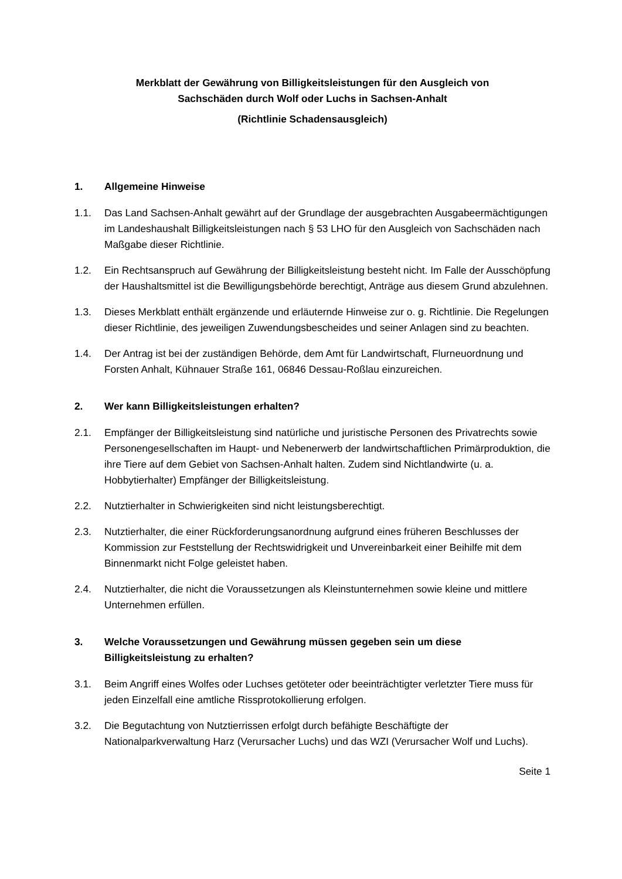Merkblatt der Gewährung von Billigkeitsleistungen für den Ausgleich von
Sachschäden durch Wolf oder Luchs in Sachsen-Anhalt
(Richtlinie Schadensausgleich)
1. Allgemeine Hinweise
1.1. Das Land Sachsen-Anhalt gewährt auf der Grundlage der ausgebrachten Ausgabeermächtigungen im Landeshaushalt Billigkeitsleistungen nach § 53 LHO für den Ausgleich von Sachschäden nach Maßgabe dieser Richtlinie.
1.2. Ein Rechtsanspruch auf Gewährung der Billigkeitsleistung besteht nicht. Im Falle der Ausschöpfung der Haushaltsmittel ist die Bewilligungsbehörde berechtigt, Anträge aus diesem Grund abzulehnen.
1.3. Dieses Merkblatt enthält ergänzende und erläuternde Hinweise zur o. g. Richtlinie. Die Regelungen dieser Richtlinie, des jeweiligen Zuwendungsbescheides und seiner Anlagen sind zu beachten.
1.4. Der Antrag ist bei der zuständigen Behörde, dem Amt für Landwirtschaft, Flurneuordnung und Forsten Anhalt, Kühnauer Straße 161, 06846 Dessau-Roßlau einzureichen.
2. Wer kann Billigkeitsleistungen erhalten?
2.1. Empfänger der Billigkeitsleistung sind natürliche und juristische Personen des Privatrechts sowie Personengesellschaften im Haupt- und Nebenerwerb der landwirtschaftlichen Primärproduktion, die ihre Tiere auf dem Gebiet von Sachsen-Anhalt halten. Zudem sind Nichtlandwirte (u. a. Hobbytierhalter) Empfänger der Billigkeitsleistung.
2.2. Nutztierhalter in Schwierigkeiten sind nicht leistungsberechtigt.
2.3. Nutztierhalter, die einer Rückforderungsanordnung aufgrund eines früheren Beschlusses der Kommission zur Feststellung der Rechtswidrigkeit und Unvereinbarkeit einer Beihilfe mit dem Binnenmarkt nicht Folge geleistet haben.
2.4. Nutztierhalter, die nicht die Voraussetzungen als Kleinstunternehmen sowie kleine und mittlere Unternehmen erfüllen.
3. Welche Voraussetzungen und Gewährung müssen gegeben sein um diese Billigkeitsleistung zu erhalten?
3.1. Beim Angriff eines Wolfes oder Luchses getöteter oder beeinträchtigter verletzter Tiere muss für jeden Einzelfall eine amtliche Rissprotokollierung erfolgen.
3.2. Die Begutachtung von Nutztierrissen erfolgt durch befähigte Beschäftigte der Nationalparkverwaltung Harz (Verursacher Luchs) und das WZI (Verursacher Wolf und Luchs).
Seite 1